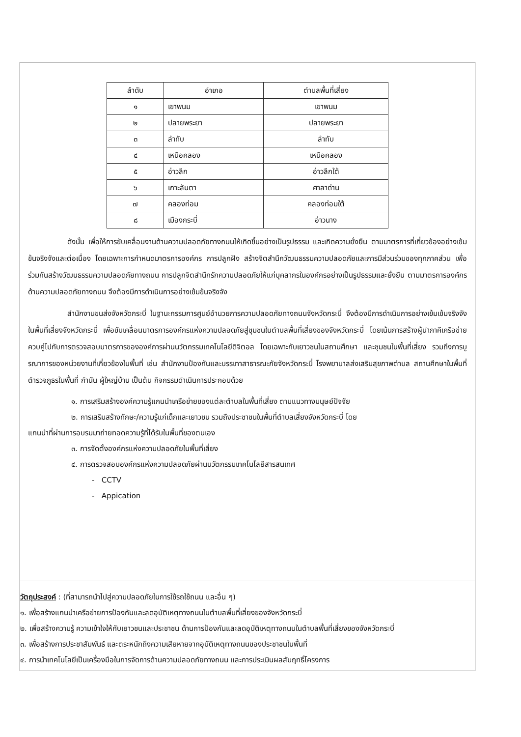| ลำดับ | อำเภอ | ตำบลพื้นที่เสี่ยง |
| --- | --- | --- |
| ๑ | เขาพนม | เขาพนม |
| ๒ | ปลายพระยา | ปลายพระยา |
| ๓ | ลำทับ | ลำทับ |
| ๔ | เหนือคลอง | เหนือคลอง |
| ๕ | อ่าวลึก | อ่าวลึกใต้ |
| ๖ | เกาะลันตา | ศาลาด่าน |
| ๗ | คลองท่อม | คลองท่อมใต้ |
| ๘ | เมืองกระบี่ | อ่าวนาง |
ดังนั้น เพื่อให้การขับเคลื่อนงานด้านความปลอดภัยทางถนนให้เกิดขึ้นอย่างเป็นรูปธรรม และเกิดความยั่งยืน ตามมาตรการที่เกี่ยวข้องอย่างเข้มข้นจริงจังและต่อเนื่อง โดยเฉพาะการกำหนดมาตรการองค์กร การปลูกฝัง สร้างจิตสำนึกวัฒนธรรมความปลอดภัยและการมีส่วนร่วมของทุกภาคส่วน เพื่อร่วมกันสร้างวัฒนธรรมความปลอดภัยทางถนน การปลูกจิตสำนึกรักความปลอดภัยให้แก่บุคลากรในองค์กรอย่างเป็นรูปธรรมและยั่งยืน ตามมาตรการองค์กรด้านความปลอดภัยทางถนน จึงต้องมีการดำเนินการอย่างเข้มข้นจริงจัง
สำนักงานขนส่งจังหวัดกระบี่ ในฐานะกรรมการศูนย์อำนวยการความปลอดภัยทางถนนจังหวัดกระบี่ จึงต้องมีการดำเนินการอย่างเข้มเข้มจริงจังในพื้นที่เสี่ยงจังหวัดกระบี่ เพื่อขับเคลื่อนมาตรการองค์กรแห่งความปลอดภัยสู่ชุมชนในตำบลพื้นที่เสี่ยงของจังหวัดกระบี่ โดยเน้นการสร้างผู้นำภาคีเครือข่ายควบคู่ไปกับการตรวจสอบมาตรการขององค์การผ่านนวัตกรรมเทคโนโลยีดิจิตอล โดยเฉพาะกับเยาวชนในสถานศึกษา และชุมชนในพื้นที่เสี่ยง รวมถึงการบูรณาการของหน่วยงานที่เกี่ยวข้องในพื้นที่ เช่น สำนักงานป้องกันและบรรเทาสาธารณะภัยจังหวัดกระบี่ โรงพยาบาลส่งเสริมสุขภาพตำบล สถานศึกษาในพื้นที่ ตำรวจภูธรในพื้นที่ กำนัน ผู้ใหญ่บ้าน เป็นต้น กิจกรรมดำเนินการประกอบด้วย
๑. การเสริมสร้างองค์ความรู้แกนนำเครือข่ายของแต่ละตำบลในพื้นที่เสี่ยง ตามแนวทางมนุษย์ปัจจัย
๒. การเสริมสร้างทักษะ/ความรู้แก่เด็กและเยาวชน รวมถึงประชาชนในพื้นที่ตำบลเสี่ยงจังหวัดกระบี่ โดย
แกนนำที่ผ่านการอบรมมาถ่ายทอดความรู้ที่ได้รับในพื้นที่ของตนเอง
๓. การจัดตั้งองค์กรแห่งความปลอดภัยในพื้นที่เสี่ยง
๔. การตรวจสอบองค์กรแห่งความปลอดภัยผ่านนวัตกรรมเทคโนโลยีสารสนเทศ
- CCTV
- Appication
วัตถุประสงค์ : (ที่สามารถนำไปสู่ความปลอดภัยในการใช้รถใช้ถนน และอื่น ๆ)
๑. เพื่อสร้างแกนนำเครือข่ายการป้องกันและลดอุบัติเหตุทางถนนในตำบลพื้นที่เสี่ยงของจังหวัดกระบี่
๒. เพื่อสร้างความรู้ ความเข้าใจให้กับเยาวชนและประชาชน ด้านการป้องกันและลดอุบัติเหตุทางถนนในตำบลพื้นที่เสี่ยงของจังหวัดกระบี่
๓. เพื่อสร้างการประชาสัมพันธ์ และตระหนักถึงความเสียหายจากอุบัติเหตุทางถนนของประชาชนในพื้นที่
๔. การนำเทคโนโลยีเป็นเครื่องมือในการจัดการด้านความปลอดภัยทางถนน และการประเมินผลสัมฤทธิ์โครงการ